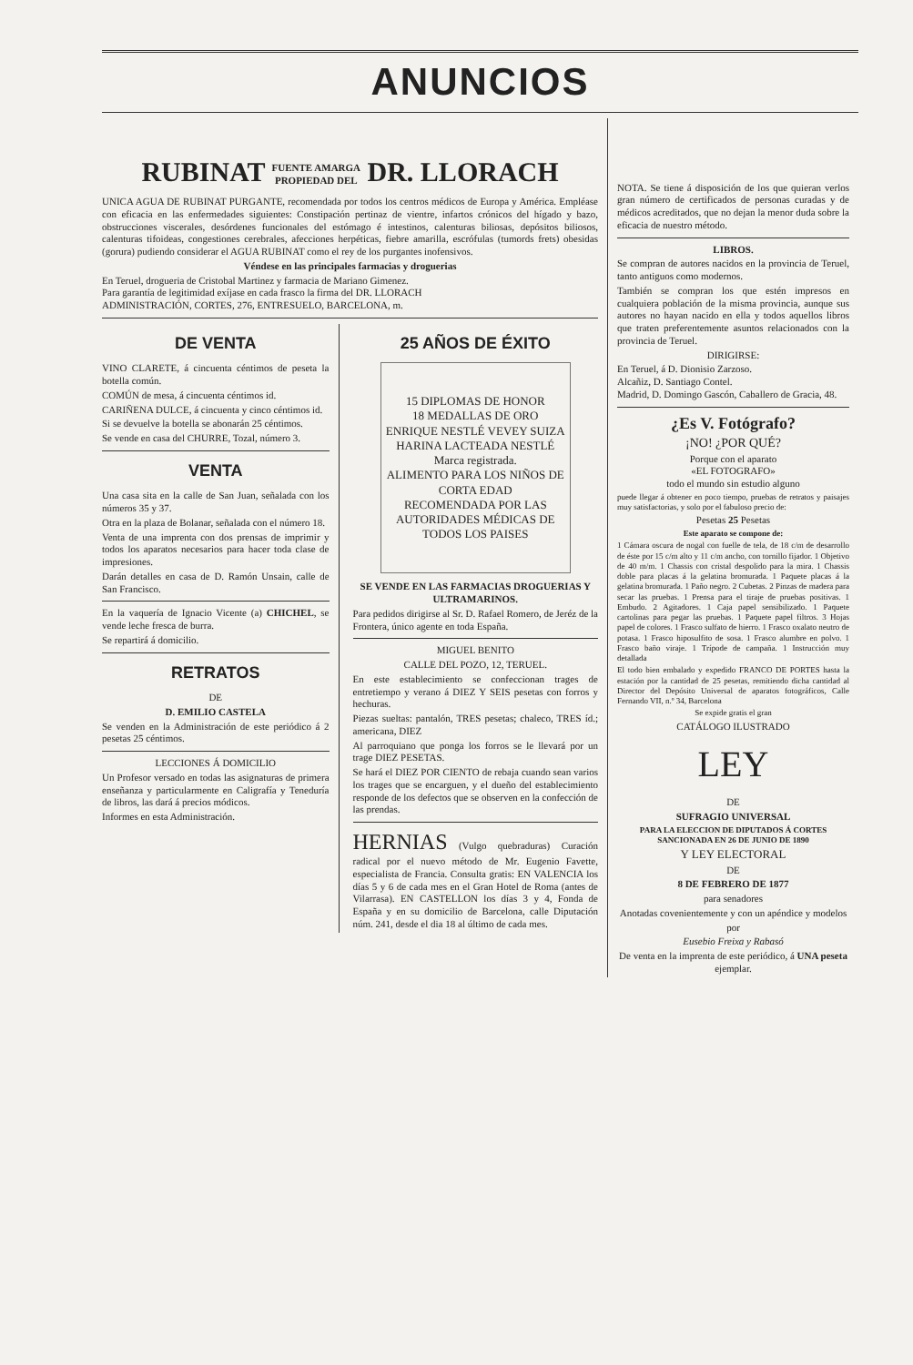ANUNCIOS
RUBINAT FUENTE AMARGA
PROPIEDAD DEL DR. LLORACH
UNICA AGUA DE RUBINAT PURGANTE, recomendada por todos los centros médicos de Europa y América. Empléase con eficacia en las enfermedades siguientes: Constipación pertinaz de vientre, infartos crónicos del hígado y bazo, obstrucciones viscerales, desórdenes funcionales del estómago é intestinos, calenturas biliosas, depósitos biliosos, calenturas tifoideas, congestiones cerebrales, afecciones herpéticas, fiebre amarilla, escrófulas (tumords frets) obesidas (gorura) pudiendo considerar el AGUA RUBINAT como el rey de los purgantes inofensivos.
Véndese en las principales farmacias y droguerias
En Teruel, drogueria de Cristobal Martinez y farmacia de Mariano Gimenez.
Para garantía de legitimidad exíjase en cada frasco la firma del DR. LLORACH
ADMINISTRACIÓN, CORTES, 276, ENTRESUELO, BARCELONA, m.
DE VENTA
VINO CLARETE, á cincuenta céntimos de peseta la botella común.
COMÚN de mesa, á cincuenta céntimos id.
CARIÑENA DULCE, á cincuenta y cinco céntimos id.
Si se devuelve la botella se abonarán 25 céntimos.
Se vende en casa del CHURRE, Tozal, número 3.
VENTA
Una casa sita en la calle de San Juan, señalada con los números 35 y 37.
Otra en la plaza de Bolanar, señalada con el número 18.
Venta de una imprenta con dos prensas de imprimir y todos los aparatos necesarios para hacer toda clase de impresiones.
Darán detalles en casa de D. Ramón Unsain, calle de San Francisco.
En la vaquería de Ignacio Vicente (a) CHICHEL, se vende leche fresca de burra.
Se repartirá á domicilio.
RETRATOS
DE
D. EMILIO CASTELA
Se venden en la Administración de este periódico á 2 pesetas 25 céntimos.
LECCIONES Á DOMICILIO
Un Profesor versado en todas las asignaturas de primera enseñanza y particularmente en Caligrafía y Teneduría de libros, las dará á precios módicos.
Informes en esta Administración.
25 AÑOS DE ÉXITO
15 DIPLOMAS DE HONOR
18 MEDALLAS DE ORO
ENRIQUE NESTLÉ VEVEY SUIZA
HARINA LACTEADA NESTLÉ
Marca registrada.
ALIMENTO PARA LOS NIÑOS DE CORTA EDAD
RECOMENDADA POR LAS AUTORIDADES MÉDICAS DE TODOS LOS PAISES
SE VENDE EN LAS FARMACIAS DROGUERIAS Y ULTRAMARINOS.
Para pedidos dirigirse al Sr. D. Rafael Romero, de Jeréz de la Frontera, único agente en toda España.
MIGUEL BENITO
CALLE DEL POZO, 12, TERUEL.
En este establecimiento se confeccionan trages de entretiempo y verano á DIEZ Y SEIS pesetas con forros y hechuras.
Piezas sueltas: pantalón, TRES pesetas; chaleco, TRES íd.; americana, DIEZ
Al parroquiano que ponga los forros se le llevará por un trage DIEZ PESETAS.
Se hará el DIEZ POR CIENTO de rebaja cuando sean varios los trages que se encarguen, y el dueño del establecimiento responde de los defectos que se observen en la confección de las prendas.
HERNIAS (Vulgo quebraduras) Curación radical por el nuevo método de Mr. Eugenio Favette, especialista de Francia. Consulta gratis: EN VALENCIA los días 5 y 6 de cada mes en el Gran Hotel de Roma (antes de Vilarrasa). EN CASTELLON los días 3 y 4, Fonda de España y en su domicilio de Barcelona, calle Diputación núm. 241, desde el dia 18 al último de cada mes.
NOTA. Se tiene á disposición de los que quieran verlos gran número de certificados de personas curadas y de médicos acreditados, que no dejan la menor duda sobre la eficacia de nuestro método.
LIBROS.
Se compran de autores nacidos en la provincia de Teruel, tanto antiguos como modernos.
También se compran los que estén impresos en cualquiera población de la misma provincia, aunque sus autores no hayan nacido en ella y todos aquellos libros que traten preferentemente asuntos relacionados con la provincia de Teruel.
DIRIGIRSE:
En Teruel, á D. Dionisio Zarzoso.
Alcañiz, D. Santiago Contel.
Madrid, D. Domingo Gascón, Caballero de Gracia, 48.
¿Es V. Fotógrafo?
¡NO! ¿POR QUÉ?
Porque con el aparato
«EL FOTOGRAFO»
todo el mundo sin estudio alguno
puede llegar á obtener en poco tiempo, pruebas de retratos y paisajes muy satisfactorias, y solo por el fabuloso precio de:
Pesetas 25 Pesetas
Este aparato se compone de:
1 Cámara oscura de nogal con fuelle de tela, de 18 c/m de desarrollo de éste por 15 c/m alto y 11 c/m ancho, con tornillo fijador. 1 Objetivo de 40 m/m. 1 Chassis con cristal despolido para la mira. 1 Chassis doble para placas á la gelatina bromurada. 1 Paquete placas á la gelatina bromurada. 1 Paño negro. 2 Cubetas. 2 Pinzas de madera para secar las pruebas. 1 Prensa para el tiraje de pruebas positivas. 1 Embudo. 2 Agitadores. 1 Caja papel sensibilizado. 1 Paquete cartolinas para pegar las pruebas. 1 Paquete papel filtros. 3 Hojas papel de colores. 1 Frasco sulfato de hierro. 1 Frasco oxalato neutro de potasa. 1 Frasco hiposulfito de sosa. 1 Frasco alumbre en polvo. 1 Frasco baño viraje. 1 Trípode de campaña. 1 Instrucción muy detallada
El todo bien embalado y expedido FRANCO DE PORTES hasta la estación por la cantidad de 25 pesetas, remitiendo dicha cantidad al Director del Depósito Universal de aparatos fotográficos, Calle Fernando VII, n.º 34, Barcelona
Se expide gratis el gran
CATÁLOGO ILUSTRADO
LEY
DE
SUFRAGIO UNIVERSAL
PARA LA ELECCION DE DIPUTADOS Á CORTES SANCIONADA EN 26 DE JUNIO DE 1890
Y LEY ELECTORAL
DE
8 DE FEBRERO DE 1877
para senadores
Anotadas covenientemente y con un apéndice y modelos
por
Eusebio Freixa y Rabasó
De venta en la imprenta de este periódico, á UNA peseta ejemplar.